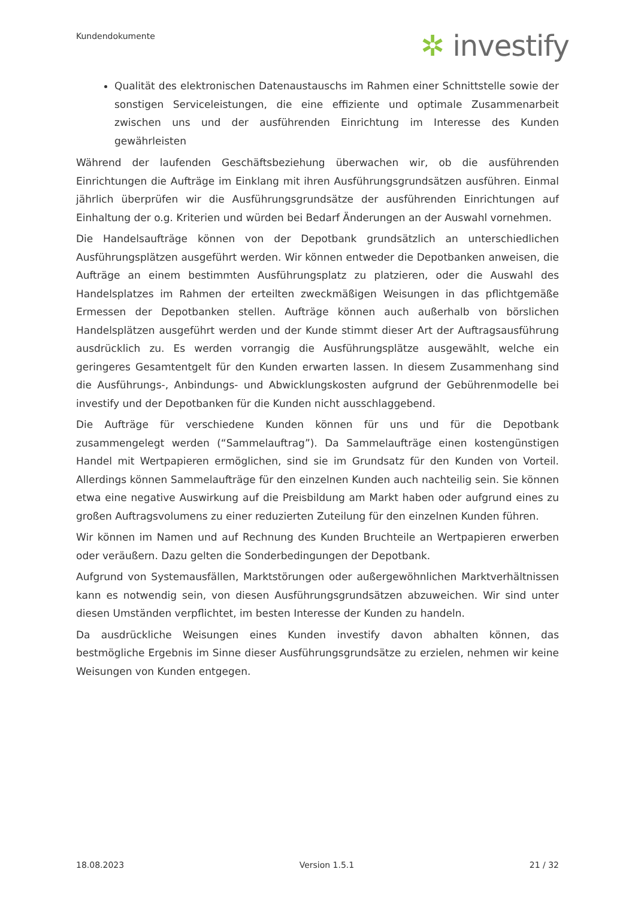Kundendokumente ✲ investify
Qualität des elektronischen Datenaustauschs im Rahmen einer Schnittstelle sowie der sonstigen Serviceleistungen, die eine effiziente und optimale Zusammenarbeit zwischen uns und der ausführenden Einrichtung im Interesse des Kunden gewährleisten
Während der laufenden Geschäftsbeziehung überwachen wir, ob die ausführenden Einrichtungen die Aufträge im Einklang mit ihren Ausführungsgrundsätzen ausführen. Einmal jährlich überprüfen wir die Ausführungsgrundsätze der ausführenden Einrichtungen auf Einhaltung der o.g. Kriterien und würden bei Bedarf Änderungen an der Auswahl vornehmen.
Die Handelsaufträge können von der Depotbank grundsätzlich an unterschiedlichen Ausführungsplätzen ausgeführt werden. Wir können entweder die Depotbanken anweisen, die Aufträge an einem bestimmten Ausführungsplatz zu platzieren, oder die Auswahl des Handelsplatzes im Rahmen der erteilten zweckmäßigen Weisungen in das pflichtgemäße Ermessen der Depotbanken stellen. Aufträge können auch außerhalb von börslichen Handelsplätzen ausgeführt werden und der Kunde stimmt dieser Art der Auftragsausführung ausdrücklich zu. Es werden vorrangig die Ausführungsplätze ausgewählt, welche ein geringeres Gesamtentgelt für den Kunden erwarten lassen. In diesem Zusammenhang sind die Ausführungs-, Anbindungs- und Abwicklungskosten aufgrund der Gebührenmodelle bei investify und der Depotbanken für die Kunden nicht ausschlaggebend.
Die Aufträge für verschiedene Kunden können für uns und für die Depotbank zusammengelegt werden (“Sammelauftrag”). Da Sammelaufträge einen kostengünstigen Handel mit Wertpapieren ermöglichen, sind sie im Grundsatz für den Kunden von Vorteil. Allerdings können Sammelaufträge für den einzelnen Kunden auch nachteilig sein. Sie können etwa eine negative Auswirkung auf die Preisbildung am Markt haben oder aufgrund eines zu großen Auftragsvolumens zu einer reduzierten Zuteilung für den einzelnen Kunden führen.
Wir können im Namen und auf Rechnung des Kunden Bruchteile an Wertpapieren erwerben oder veräußern. Dazu gelten die Sonderbedingungen der Depotbank.
Aufgrund von Systemausfällen, Marktstörungen oder außergewöhnlichen Marktverhältnissen kann es notwendig sein, von diesen Ausführungsgrundsätzen abzuweichen. Wir sind unter diesen Umständen verpflichtet, im besten Interesse der Kunden zu handeln.
Da ausdrückliche Weisungen eines Kunden investify davon abhalten können, das bestmögliche Ergebnis im Sinne dieser Ausführungsgrundsätze zu erzielen, nehmen wir keine Weisungen von Kunden entgegen.
18.08.2023 Version 1.5.1 21 / 32